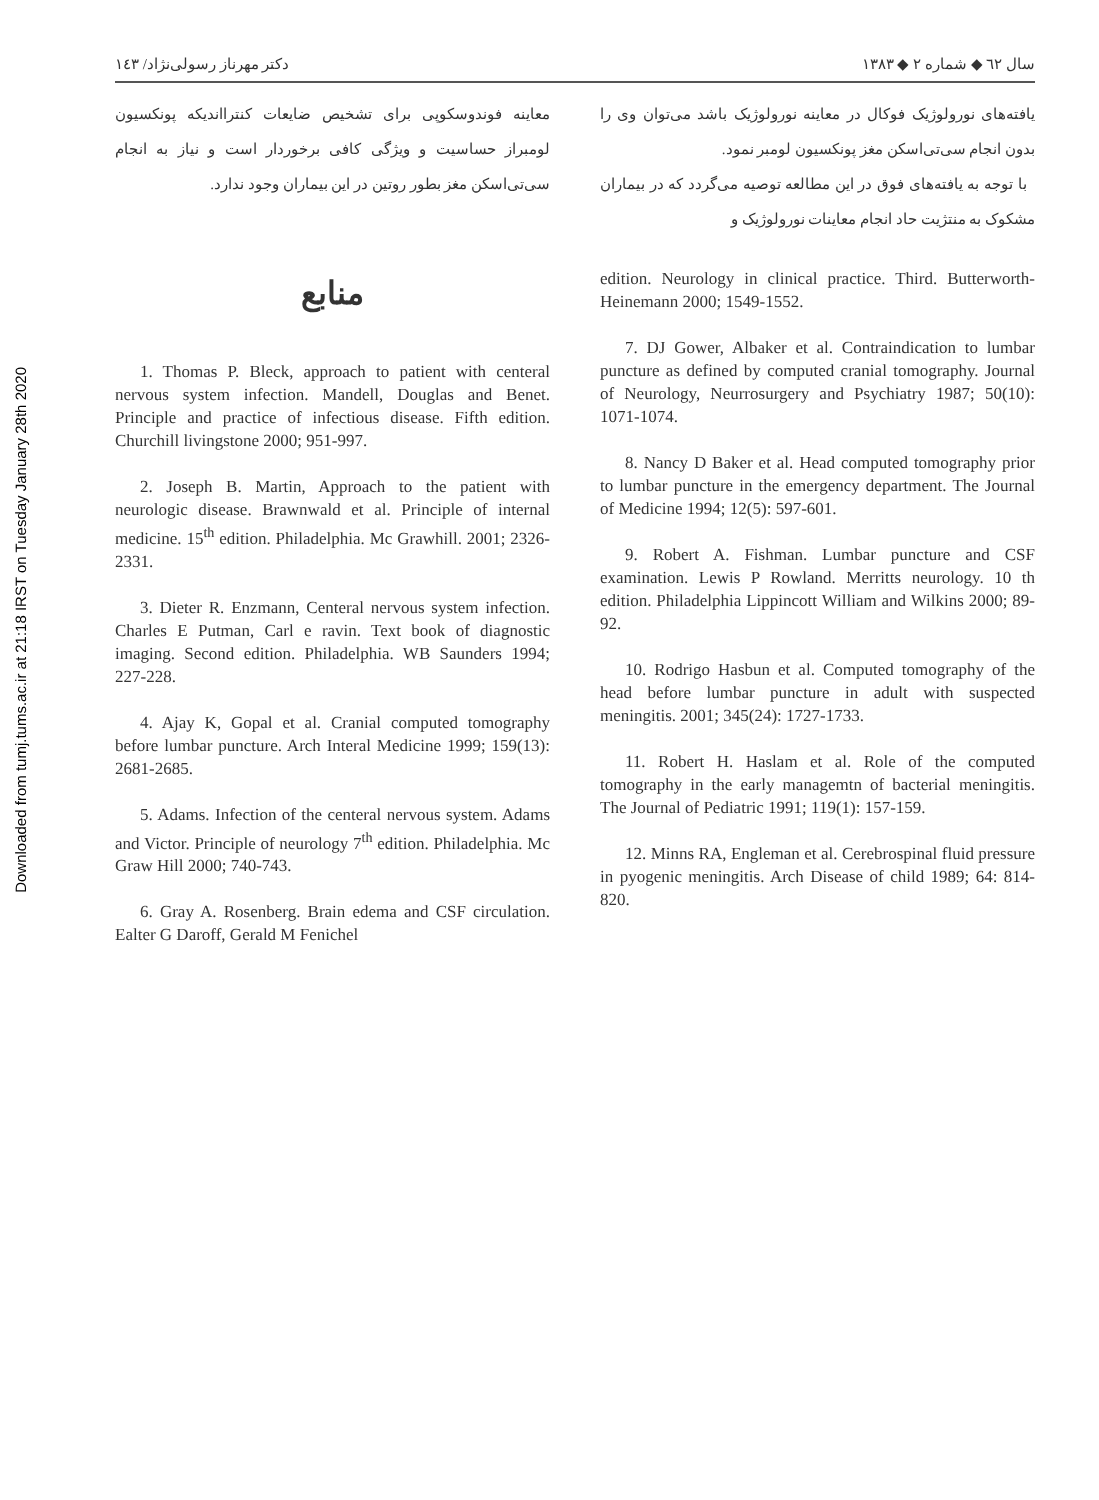Downloaded from tumj.tums.ac.ir at 21:18 IRST on Tuesday January 28th 2020
سال ٦٢ ◆ شماره ٢ ◆ ١٣٨٣ دکتر مهرناز رسولی‌نژاد/ ١٤٣
یافته‌های نورولوژیک فوکال در معاینه نورولوژیک باشد می‌توان وی را بدون انجام سی‌تی‌اسکن مغز پونکسیون لومبر نمود.
با توجه به یافته‌های فوق در این مطالعه توصیه می‌گردد که در بیماران مشکوک به منتژیت حاد انجام معاینات نورولوژیک و
معاینه فوندوسکوپی برای تشخیص ضایعات کنترااندیکه پونکسیون لومبراز حساسیت و ویژگی کافی برخوردار است و نیاز به انجام سی‌تی‌اسکن مغز بطور روتین در این بیماران وجود ندارد.
منابع
1. Thomas P. Bleck, approach to patient with centeral nervous system infection. Mandell, Douglas and Benet. Principle and practice of infectious disease. Fifth edition. Churchill livingstone 2000; 951-997.
2. Joseph B. Martin, Approach to the patient with neurologic disease. Brawnwald et al. Principle of internal medicine. 15<sup>th</sup> edition. Philadelphia. Mc Grawhill. 2001; 2326-2331.
3. Dieter R. Enzmann, Centeral nervous system infection. Charles E Putman, Carl e ravin. Text book of diagnostic imaging. Second edition. Philadelphia. WB Saunders 1994; 227-228.
4. Ajay K, Gopal et al. Cranial computed tomography before lumbar puncture. Arch Interal Medicine 1999; 159(13): 2681-2685.
5. Adams. Infection of the centeral nervous system. Adams and Victor. Principle of neurology 7<sup>th</sup> edition. Philadelphia. Mc Graw Hill 2000; 740-743.
6. Gray A. Rosenberg. Brain edema and CSF circulation. Ealter G Daroff, Gerald M Fenichel
edition. Neurology in clinical practice. Third. Butterworth- Heinemann 2000; 1549-1552.
7. DJ Gower, Albaker et al. Contraindication to lumbar puncture as defined by computed cranial tomography. Journal of Neurology, Neurrosurgery and Psychiatry 1987; 50(10): 1071-1074.
8. Nancy D Baker et al. Head computed tomography prior to lumbar puncture in the emergency department. The Journal of Medicine 1994; 12(5): 597-601.
9. Robert A. Fishman. Lumbar puncture and CSF examination. Lewis P Rowland. Merritts neurology. 10 th edition. Philadelphia Lippincott William and Wilkins 2000; 89-92.
10. Rodrigo Hasbun et al. Computed tomography of the head before lumbar puncture in adult with suspected meningitis. 2001; 345(24): 1727-1733.
11. Robert H. Haslam et al. Role of the computed tomography in the early managemtn of bacterial meningitis. The Journal of Pediatric 1991; 119(1): 157-159.
12. Minns RA, Engleman et al. Cerebrospinal fluid pressure in pyogenic meningitis. Arch Disease of child 1989; 64: 814-820.